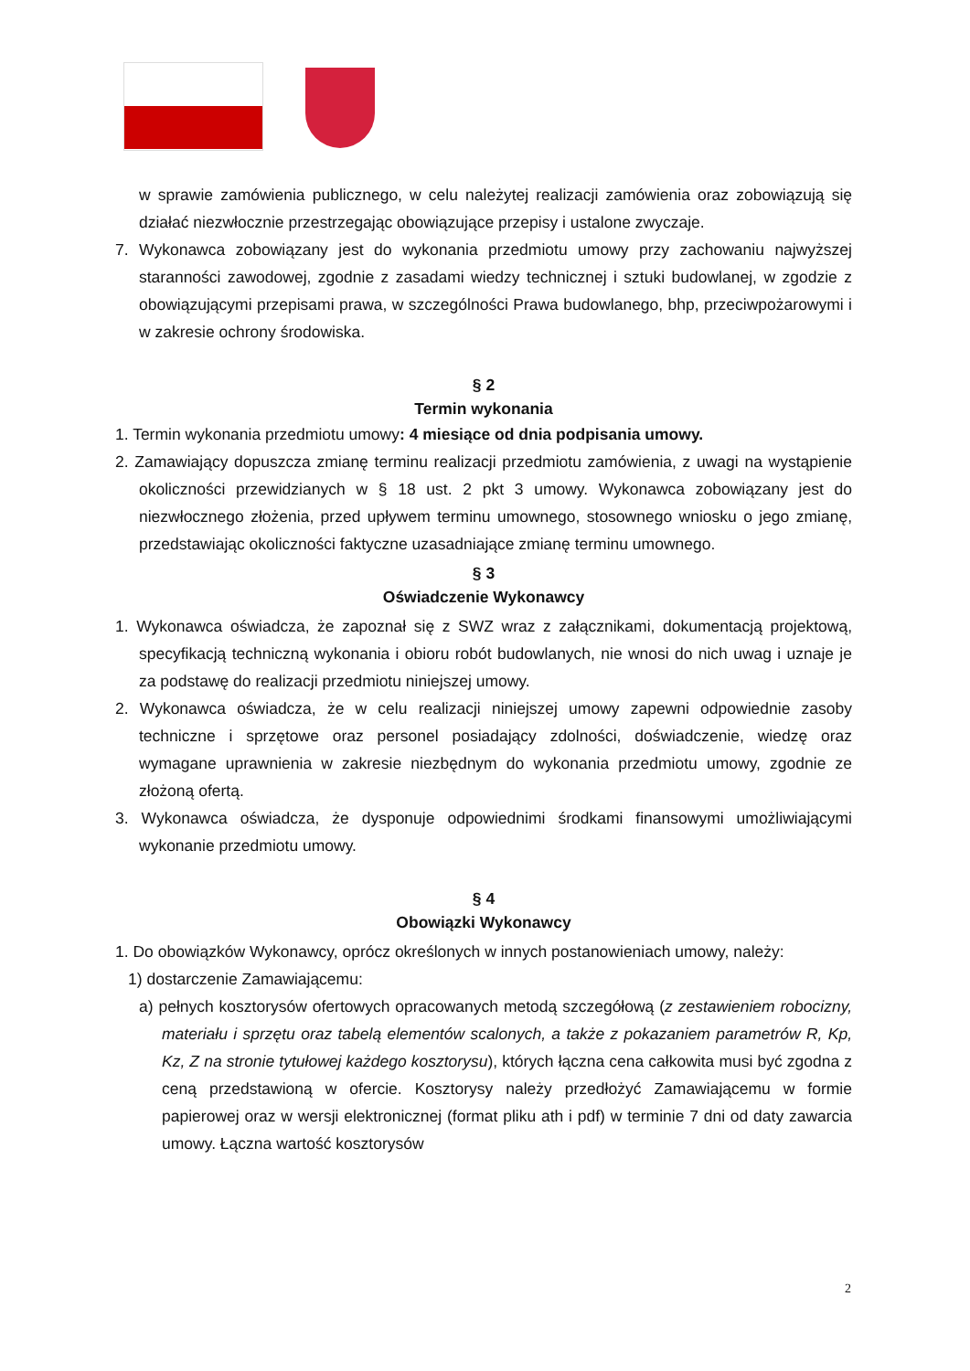w sprawie zamówienia publicznego, w celu należytej realizacji zamówienia oraz zobowiązują się działać niezwłocznie przestrzegając obowiązujące przepisy i ustalone zwyczaje.
7. Wykonawca zobowiązany jest do wykonania przedmiotu umowy przy zachowaniu najwyższej staranności zawodowej, zgodnie z zasadami wiedzy technicznej i sztuki budowlanej, w zgodzie z obowiązującymi przepisami prawa, w szczególności Prawa budowlanego, bhp, przeciwpożarowymi i w zakresie ochrony środowiska.
§ 2
Termin wykonania
1. Termin wykonania przedmiotu umowy: 4 miesiące od dnia podpisania umowy.
2. Zamawiający dopuszcza zmianę terminu realizacji przedmiotu zamówienia, z uwagi na wystąpienie okoliczności przewidzianych w § 18 ust. 2 pkt 3 umowy. Wykonawca zobowiązany jest do niezwłocznego złożenia, przed upływem terminu umownego, stosownego wniosku o jego zmianę, przedstawiając okoliczności faktyczne uzasadniające zmianę terminu umownego.
§ 3
Oświadczenie Wykonawcy
1. Wykonawca oświadcza, że zapoznał się z SWZ wraz z załącznikami, dokumentacją projektową, specyfikacją techniczną wykonania i obioru robót budowlanych, nie wnosi do nich uwag i uznaje je za podstawę do realizacji przedmiotu niniejszej umowy.
2. Wykonawca oświadcza, że w celu realizacji niniejszej umowy zapewni odpowiednie zasoby techniczne i sprzętowe oraz personel posiadający zdolności, doświadczenie, wiedzę oraz wymagane uprawnienia w zakresie niezbędnym do wykonania przedmiotu umowy, zgodnie ze złożoną ofertą.
3. Wykonawca oświadcza, że dysponuje odpowiednimi środkami finansowymi umożliwiającymi wykonanie przedmiotu umowy.
§ 4
Obowiązki Wykonawcy
1. Do obowiązków Wykonawcy, oprócz określonych w innych postanowieniach umowy, należy:
1) dostarczenie Zamawiającemu:
a) pełnych kosztorysów ofertowych opracowanych metodą szczegółową (z zestawieniem robocizny, materiału i sprzętu oraz tabelą elementów scalonych, a także z pokazaniem parametrów R, Kp, Kz, Z na stronie tytułowej każdego kosztorysu), których łączna cena całkowita musi być zgodna z ceną przedstawioną w ofercie. Kosztorysy należy przedłożyć Zamawiającemu w formie papierowej oraz w wersji elektronicznej (format pliku ath i pdf) w terminie 7 dni od daty zawarcia umowy. Łączna wartość kosztorysów
2